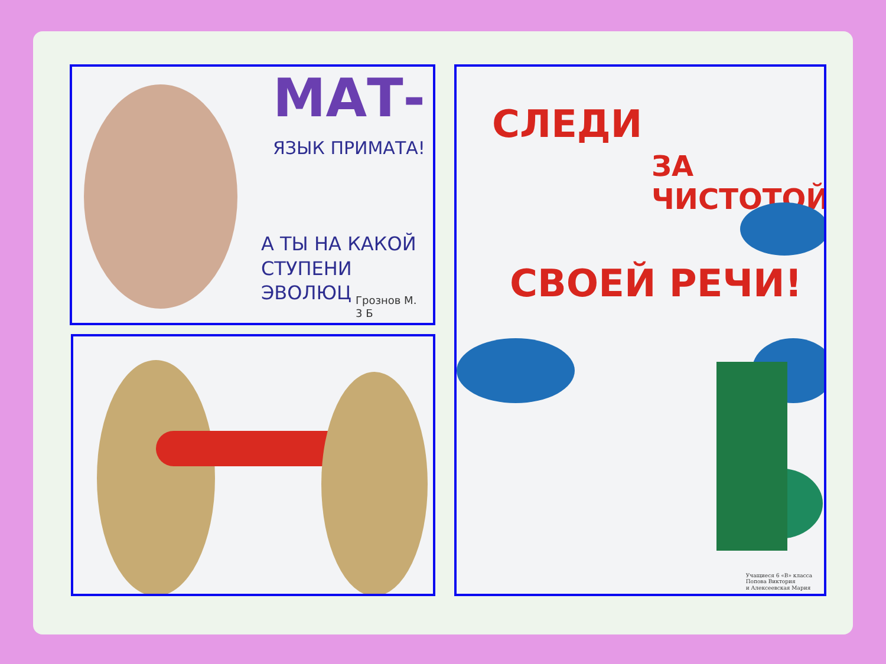МАТ-
ЯЗЫК ПРИМАТА!
А ТЫ НА КАКОЙ
СТУПЕНИ ЭВОЛЮЦ
Грознов М.
3 Б
СЛЕДИ
ЗА ЧИСТОТОЙ
СВОЕЙ РЕЧИ!
Учащиеся 6 «В» класса
Попова Виктория
и Алексеевская Мария